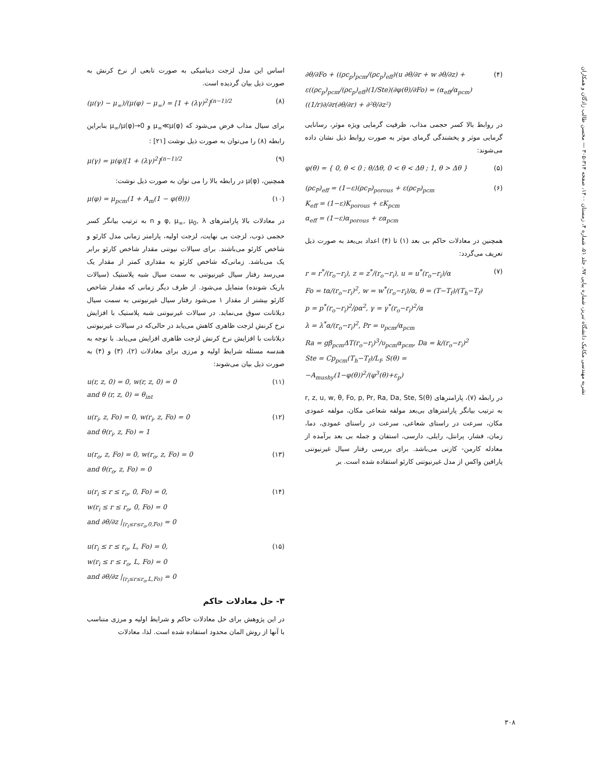نشریه مهندسی مکانیک دانشگاه تبریز، شماره پیاپی ۹۷، جلد ۵۱، شماره ۴، زمستان ۱۴۰۰، صفحه ۳۱۴-۳۰۵ — محسن طالب زادگان و همکاران
∂θ/∂Fo + ((ρc<sub>p</sub>)<sub>pcm</sub>/(ρc<sub>p</sub>)<sub>eff</sub>)(u ∂θ/∂r + w ∂θ/∂z) + ε((ρc<sub>p</sub>)<sub>pcm</sub>/(ρc<sub>p</sub>)<sub>eff</sub>)(1/Ste)(∂φ(θ)/∂Fo) = (α<sub>eff</sub>/α<sub>pcm</sub>)((1/r)∂/∂r(∂θ/∂r) + ∂²θ/∂z²) (۴)
در روابط بالا کسر حجمی مذاب، ظرفیت گرمایی ویژه موثر، رسانایی گرمایی موثر و پخشندگی گرمای موثر به صورت روابط ذیل نشان داده می‌شوند:
φ(θ) = { 0, θ < 0 ; θ/Δθ, 0 < θ < Δθ ; 1, θ > Δθ } (۵)
(ρc<sub>P</sub>)<sub>eff</sub> = (1−ε)(ρc<sub>P</sub>)<sub>porous</sub> + ε(ρc<sub>P</sub>)<sub>pcm</sub>
K<sub>eff</sub> = (1−ε)K<sub>porous</sub> + εK<sub>pcm</sub>
α<sub>eff</sub> = (1−ε)α<sub>porous</sub> + εα<sub>pcm</sub> (۶)
همچنین در معادلات حاکم بی بعد (۱) تا (۴) اعداد بی‌بعد به صورت ذیل تعریف می‌گردد:
r = r<sup>*</sup>/(r<sub>o</sub>−r<sub>i</sub>), z = z<sup>*</sup>/(r<sub>o</sub>−r<sub>i</sub>), u = u<sup>*</sup>(r<sub>o</sub>−r<sub>i</sub>)/α
Fo = tα/(r<sub>o</sub>−r<sub>i</sub>)<sup>2</sup>, w = w<sup>*</sup>(r<sub>o</sub>−r<sub>i</sub>)/α, θ = (T−T<sub>f</sub>)/(T<sub>h</sub>−T<sub>f</sub>)
p = p<sup>*</sup>(r<sub>o</sub>−r<sub>i</sub>)<sup>2</sup>/ρα<sup>2</sup>, γ = γ<sup>*</sup>(r<sub>o</sub>−r<sub>i</sub>)<sup>2</sup>/α
λ = λ<sup>*</sup>α/(r<sub>o</sub>−r<sub>i</sub>)<sup>2</sup>, Pr = υ<sub>pcm</sub>/α<sub>pcm</sub>
Ra = gβ<sub>pcm</sub>ΔT(r<sub>o</sub>−r<sub>i</sub>)<sup>3</sup>/υ<sub>pcm</sub>α<sub>pcm</sub>, Da = k/(r<sub>o</sub>−r<sub>i</sub>)<sup>2</sup>
Ste = Cp<sub>pcm</sub>(T<sub>h</sub>−T<sub>f</sub>)/L<sub>f</sub>, S(θ) = −A<sub>mushy</sub>(1−φ(θ))<sup>2</sup>/(φ<sup>3</sup>(θ)+ε<sub>p</sub>) (۷)
در رابطه (۷)، پارامترهای r, z, u, w, θ, Fo, p, Pr, Ra, Da, Ste, S(θ) به ترتیب بیانگر پارامترهای بی‌بعد مولفه شعاعی مکان، مولفه عمودی مکان، سرعت در راستای شعاعی، سرعت در راستای عمودی، دما، زمان، فشار، پرانتل، رایلی، دارسی، استفان و جمله بی بعد برآمده از معادله کارمن- کازنی می‌باشد. برای بررسی رفتار سیال غیرنیوتنی پارافین واکس از مدل غیرنیوتنی کارئو استفاده شده است. بر
اساس این مدل لزجت دینامیکی به صورت تابعی از نرخ کرنش به صورت ذیل بیان گردیده است.
(μ(γ) − μ<sub>∞</sub>)/(μ(φ) − μ<sub>∞</sub>) = [1 + (λγ)<sup>2</sup>]<sup>(n−1)/2</sup> (۸)
برای سیال مذاب فرض می‌شود که μ<sub>∞</sub>≪μ(φ) و μ<sub>∞</sub>/μ(φ)→0 بنابراین رابطه (۸) را می‌توان به صورت ذیل نوشت [۲۱] :
μ(γ) = μ(φ)[1 + (λγ)<sup>2</sup>]<sup>(n−1)/2</sup> (۹)
همچنین، μ(φ) در رابطه بالا را می توان به صورت ذیل نوشت:
μ(φ) = μ<sub>pcm</sub>(1 + A<sub>m</sub>(1 − φ(θ))) (۱۰)
در معادلات بالا پارامترهای φ, μ<sub>∞</sub>, μ<sub>0</sub>, λ و n به ترتیب بیانگر کسر حجمی ذوب، لزجت بی نهایت، لزجت اولیه، پارامتر زمانی مدل کارئو و شاخص کارئو می‌باشند. برای سیالات نیوتنی مقدار شاخص کارئو برابر یک می‌باشد. زمانی‌که شاخص کارئو به مقداری کمتر از مقدار یک می‌رسد رفتار سیال غیرنیوتنی به سمت سیال شبه پلاستیک (سیالات باریک شونده) متمایل می‌شود. از طرف دیگر زمانی که مقدار شاخص کارئو بیشتر از مقدار ۱ می‌شود رفتار سیال غیرنیوتنی به سمت سیال دیلاتانت سوق می‌نماید. در سیالات غیرنیوتنی شبه پلاستیک با افزایش نرخ کرنش لزجت ظاهری کاهش می‌یابد در حالی‌که در سیالات غیرنیوتنی دیلاتانت با افزایش نرخ کرنش لزجت ظاهری افزایش می‌یابد. با توجه به هندسه مسئله شرایط اولیه و مرزی برای معادلات (۲)، (۳) و (۴) به صورت ذیل بیان می‌شوند:
u(r, z, 0) = 0, w(r, z, 0) = 0
and θ (r, z, 0) = θ<sub>int</sub> (۱۱)
u(r<sub>i</sub>, z, Fo) = 0, w(r<sub>i</sub>, z, Fo) = 0
and θ(r<sub>i</sub>, z, Fo) = 1 (۱۲)
u(r<sub>o</sub>, z, Fo) = 0, w(r<sub>o</sub>, z, Fo) = 0
and θ(r<sub>o</sub>, z, Fo) = 0 (۱۳)
u(r<sub>i</sub> ≤ r ≤ r<sub>o</sub>, 0, Fo) = 0,
w(r<sub>i</sub> ≤ r ≤ r<sub>o</sub>, 0, Fo) = 0
and ∂θ/∂z |<sub>(r<sub>i</sub>≤r≤r<sub>o</sub>,0,Fo)</sub> = 0 (۱۴)
u(r<sub>i</sub> ≤ r ≤ r<sub>o</sub>, L, Fo) = 0,
w(r<sub>i</sub> ≤ r ≤ r<sub>o</sub>, L, Fo) = 0
and ∂θ/∂z |<sub>(r<sub>i</sub>≤r≤r<sub>o</sub>,L,Fo)</sub> = 0 (۱۵)
۳- حل معادلات حاکم
در این پژوهش برای حل معادلات حاکم و شرایط اولیه و مرزی متناسب با آنها از روش المان محدود استفاده شده است. لذا، معادلات
۳۰۸